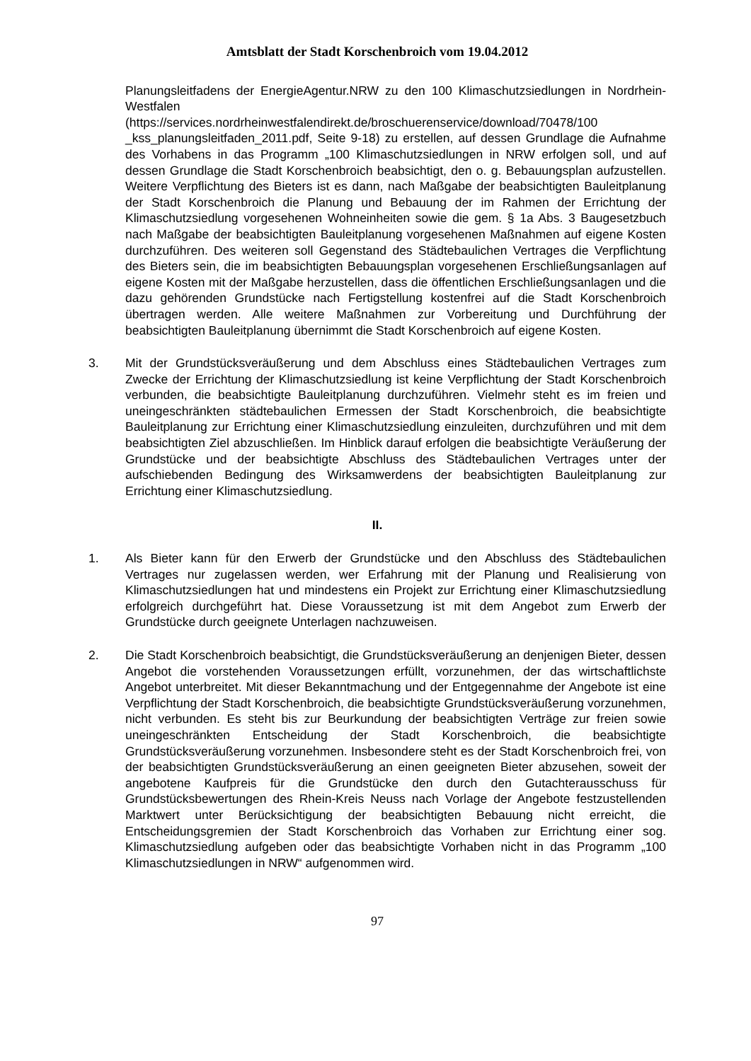Amtsblatt der Stadt Korschenbroich vom 19.04.2012
Planungsleitfadens der EnergieAgentur.NRW zu den 100 Klimaschutzsiedlungen in Nordrhein-Westfalen
(https://services.nordrheinwestfalendirekt.de/broschuerenservice/download/70478/100 _kss_planungsleitfaden_2011.pdf, Seite 9-18) zu erstellen, auf dessen Grundlage die Aufnahme des Vorhabens in das Programm „100 Klimaschutzsiedlungen in NRW erfolgen soll, und auf dessen Grundlage die Stadt Korschenbroich beabsichtigt, den o. g. Bebauungsplan aufzustellen. Weitere Verpflichtung des Bieters ist es dann, nach Maßgabe der beabsichtigten Bauleitplanung der Stadt Korschenbroich die Planung und Bebauung der im Rahmen der Errichtung der Klimaschutzsiedlung vorgesehenen Wohneinheiten sowie die gem. § 1a Abs. 3 Baugesetzbuch nach Maßgabe der beabsichtigten Bauleitplanung vorgesehenen Maßnahmen auf eigene Kosten durchzuführen. Des weiteren soll Gegenstand des Städtebaulichen Vertrages die Verpflichtung des Bieters sein, die im beabsichtigten Bebauungsplan vorgesehenen Erschließungsanlagen auf eigene Kosten mit der Maßgabe herzustellen, dass die öffentlichen Erschließungsanlagen und die dazu gehörenden Grundstücke nach Fertigstellung kostenfrei auf die Stadt Korschenbroich übertragen werden. Alle weitere Maßnahmen zur Vorbereitung und Durchführung der beabsichtigten Bauleitplanung übernimmt die Stadt Korschenbroich auf eigene Kosten.
3. Mit der Grundstücksveräußerung und dem Abschluss eines Städtebaulichen Vertrages zum Zwecke der Errichtung der Klimaschutzsiedlung ist keine Verpflichtung der Stadt Korschenbroich verbunden, die beabsichtigte Bauleitplanung durchzuführen. Vielmehr steht es im freien und uneingeschränkten städtebaulichen Ermessen der Stadt Korschenbroich, die beabsichtigte Bauleitplanung zur Errichtung einer Klimaschutzsiedlung einzuleiten, durchzuführen und mit dem beabsichtigten Ziel abzuschließen. Im Hinblick darauf erfolgen die beabsichtigte Veräußerung der Grundstücke und der beabsichtigte Abschluss des Städtebaulichen Vertrages unter der aufschiebenden Bedingung des Wirksamwerdens der beabsichtigten Bauleitplanung zur Errichtung einer Klimaschutzsiedlung.
II.
1. Als Bieter kann für den Erwerb der Grundstücke und den Abschluss des Städtebaulichen Vertrages nur zugelassen werden, wer Erfahrung mit der Planung und Realisierung von Klimaschutzsiedlungen hat und mindestens ein Projekt zur Errichtung einer Klimaschutzsiedlung erfolgreich durchgeführt hat. Diese Voraussetzung ist mit dem Angebot zum Erwerb der Grundstücke durch geeignete Unterlagen nachzuweisen.
2. Die Stadt Korschenbroich beabsichtigt, die Grundstücksveräußerung an denjenigen Bieter, dessen Angebot die vorstehenden Voraussetzungen erfüllt, vorzunehmen, der das wirtschaftlichste Angebot unterbreitet. Mit dieser Bekanntmachung und der Entgegennahme der Angebote ist eine Verpflichtung der Stadt Korschenbroich, die beabsichtigte Grundstücksveräußerung vorzunehmen, nicht verbunden. Es steht bis zur Beurkundung der beabsichtigten Verträge zur freien sowie uneingeschränkten Entscheidung der Stadt Korschenbroich, die beabsichtigte Grundstücksveräußerung vorzunehmen. Insbesondere steht es der Stadt Korschenbroich frei, von der beabsichtigten Grundstücksveräußerung an einen geeigneten Bieter abzusehen, soweit der angebotene Kaufpreis für die Grundstücke den durch den Gutachterausschuss für Grundstücksbewertungen des Rhein-Kreis Neuss nach Vorlage der Angebote festzustellenden Marktwert unter Berücksichtigung der beabsichtigten Bebauung nicht erreicht, die Entscheidungsgremien der Stadt Korschenbroich das Vorhaben zur Errichtung einer sog. Klimaschutzsiedlung aufgeben oder das beabsichtigte Vorhaben nicht in das Programm „100 Klimaschutzsiedlungen in NRW“ aufgenommen wird.
97